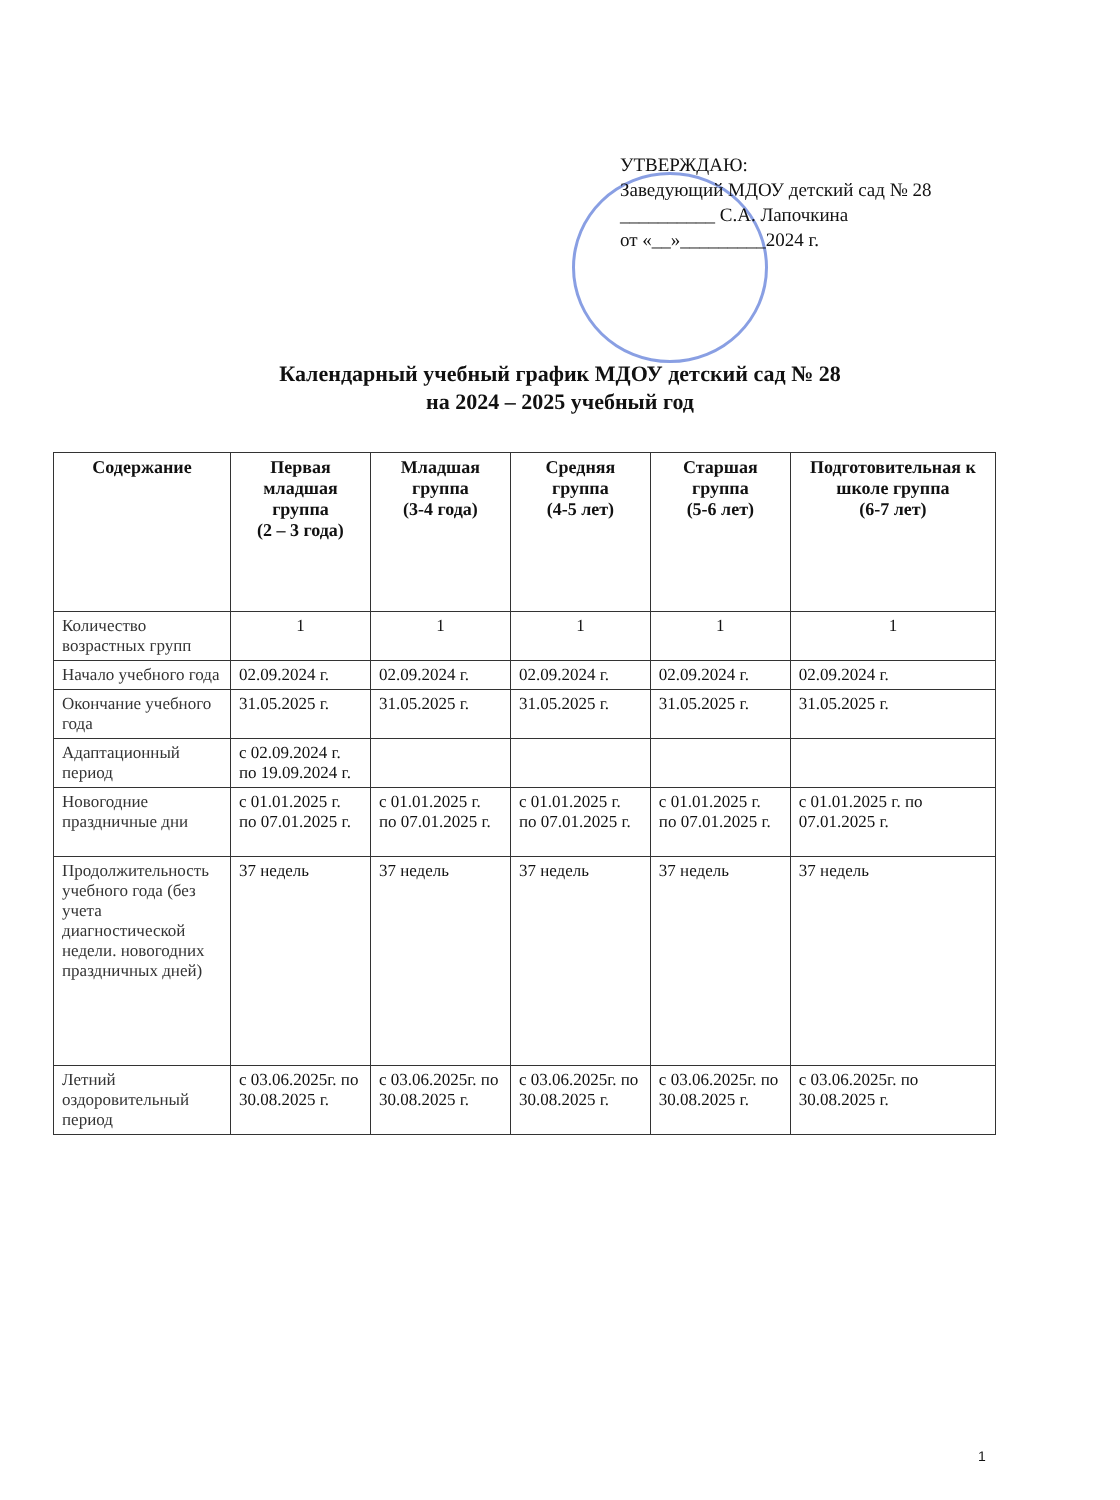УТВЕРЖДАЮ:
Заведующий МДОУ детский сад № 28
__________ С.А. Лапочкина
от «__»_________2024 г.
Календарный учебный график МДОУ детский сад № 28
на 2024 – 2025 учебный год
| Содержание | Первая младшая группа (2 – 3 года) | Младшая группа (3-4 года) | Средняя группа (4-5 лет) | Старшая группа (5-6 лет) | Подготовительная к школе группа (6-7 лет) |
| --- | --- | --- | --- | --- | --- |
| Количество возрастных групп | 1 | 1 | 1 | 1 | 1 |
| Начало учебного года | 02.09.2024 г. | 02.09.2024 г. | 02.09.2024 г. | 02.09.2024 г. | 02.09.2024 г. |
| Окончание учебного года | 31.05.2025 г. | 31.05.2025 г. | 31.05.2025 г. | 31.05.2025 г. | 31.05.2025 г. |
| Адаптационный период | с 02.09.2024 г. по 19.09.2024 г. | | | | |
| Новогодние праздничные дни | с 01.01.2025 г. по 07.01.2025 г. | с 01.01.2025 г. по 07.01.2025 г. | с 01.01.2025 г. по 07.01.2025 г. | с 01.01.2025 г. по 07.01.2025 г. | с 01.01.2025 г. по 07.01.2025 г. |
| Продолжительность учебного года (без учета диагностической недели. новогодних праздничных дней) | 37 недель | 37 недель | 37 недель | 37 недель | 37 недель |
| Летний оздоровительный период | с 03.06.2025г. по 30.08.2025 г. | с 03.06.2025г. по 30.08.2025 г. | с 03.06.2025г. по 30.08.2025 г. | с 03.06.2025г. по 30.08.2025 г. | с 03.06.2025г. по 30.08.2025 г. |
1